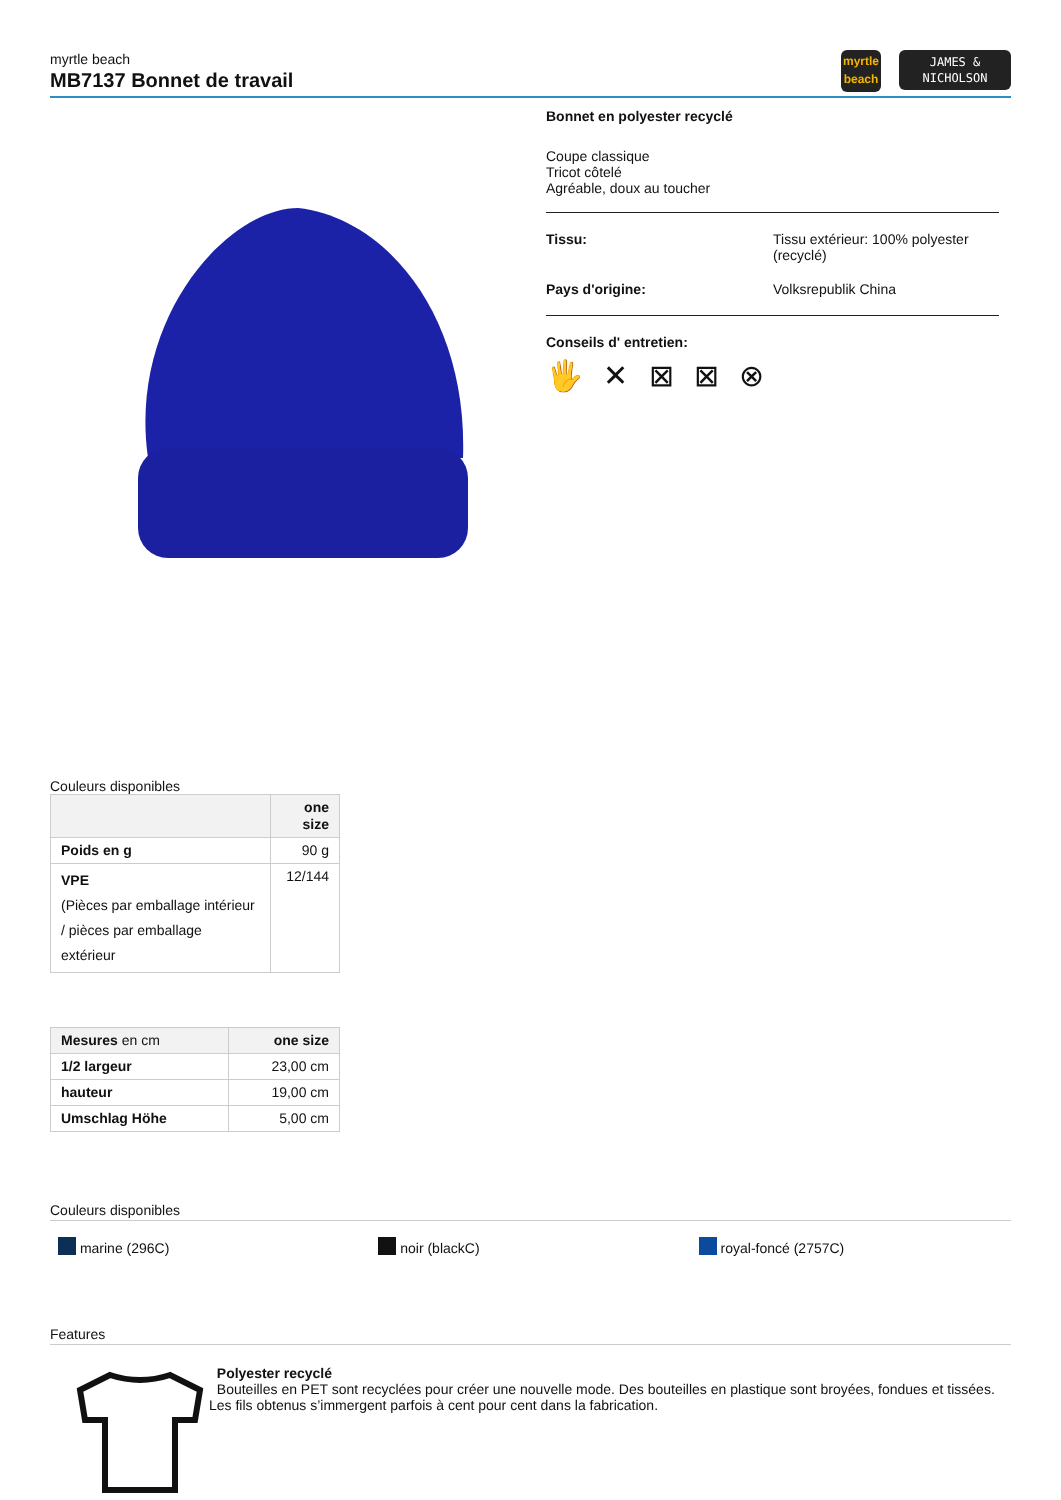myrtle beach
MB7137 Bonnet de travail
myrtle
beach
JAMES &
NICHOLSON
Bonnet en polyester recyclé
Coupe classique
Tricot côtelé
Agréable, doux au toucher
Tissu: Tissu extérieur: 100% polyester
(recyclé)
Pays d'origine: Volksrepublik China
Conseils d' entretien:
🖐 ✕ ⊠ ⊠ ⊗
Couleurs disponibles
| | one size |
| --- | --- |
| Poids en g | 90 g |
| VPE (Pièces par emballage intérieur / pièces par emballage extérieur | 12/144 |
| Mesures en cm | one size |
| --- | --- |
| 1/2 largeur | 23,00 cm |
| hauteur | 19,00 cm |
| Umschlag Höhe | 5,00 cm |
Couleurs disponibles
marine (296C) noir (blackC) royal-foncé (2757C)
Features
Polyester recyclé
Bouteilles en PET sont recyclées pour créer une nouvelle mode. Des bouteilles en plastique sont broyées, fondues et tissées. Les fils obtenus s’immergent parfois à cent pour cent dans la fabrication.